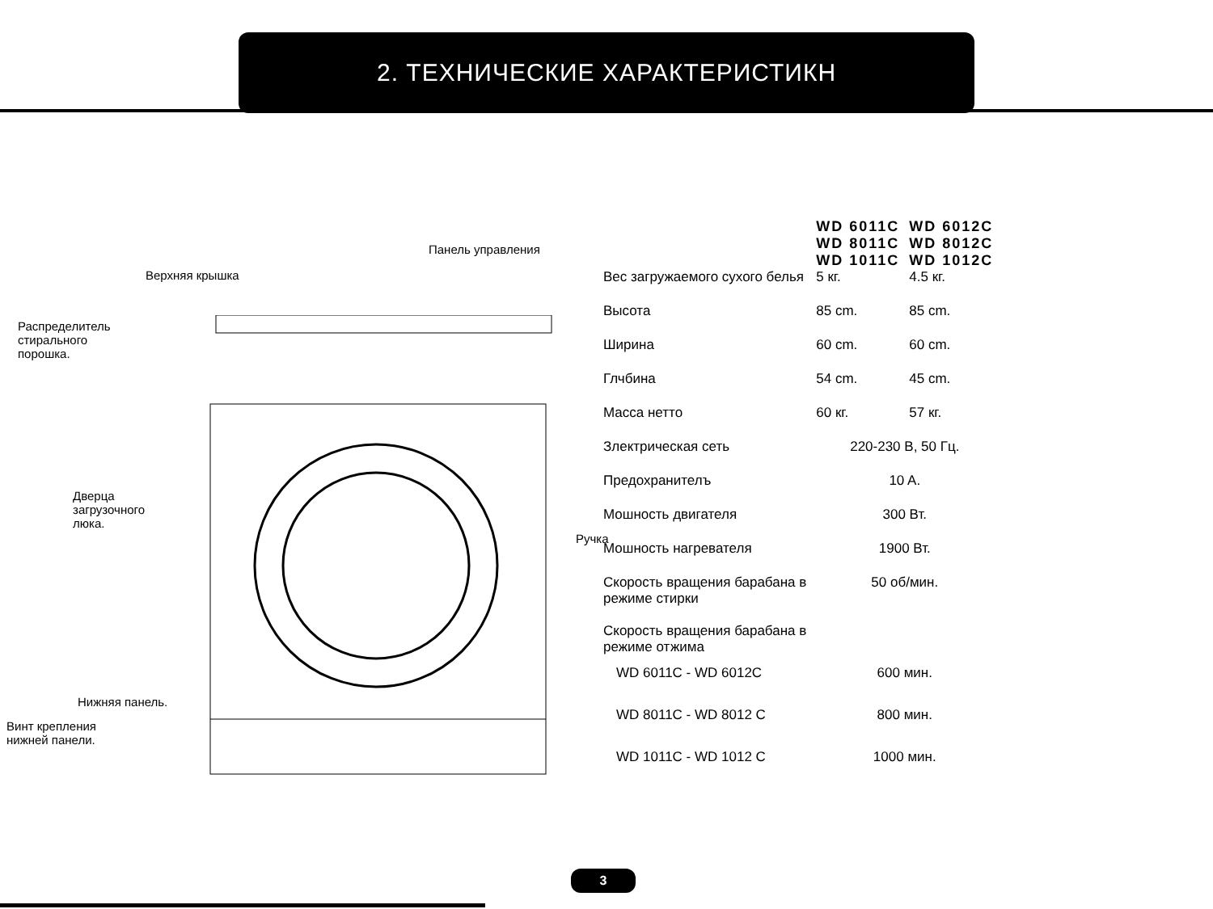2. ТЕХНИЧЕСКИЕ ХАРАКТЕРИСТИКН
Панель управления
Верхняя крышка
Распределитель
стирального
порошка.
Дверца
загрузочного
люка.
Ручка
Нижняя панель.
Винт крепления
нижней панели.
| | WD 6011C WD 8011C WD 1011C | WD 6012C WD 8012C WD 1012C |
| Вес загружаемого сухого белья | 5 кг. | 4.5 кг. |
| Высота | 85 cm. | 85 cm. |
| Ширина | 60 cm. | 60 cm. |
| Глчбина | 54 cm. | 45 cm. |
| Масса нетто | 60 кг. | 57 кг. |
| Злектрическая сеть | 220-230 В, 50 Гц. | |
| Предохранителъ | 10 A. | |
| Мошность двигателя | 300 Вт. | |
| Мошность нагревателя | 1900 Вт. | |
| Скорость вращения барабана в режиме стирки | 50 об/мин. | |
| Скорость вращения барабана в режиме отжима | | |
| WD 6011C - WD 6012C | 600 мин. | |
| WD 8011C - WD 8012 C | 800 мин. | |
| WD 1011C - WD 1012 C | 1000 мин. | |
3